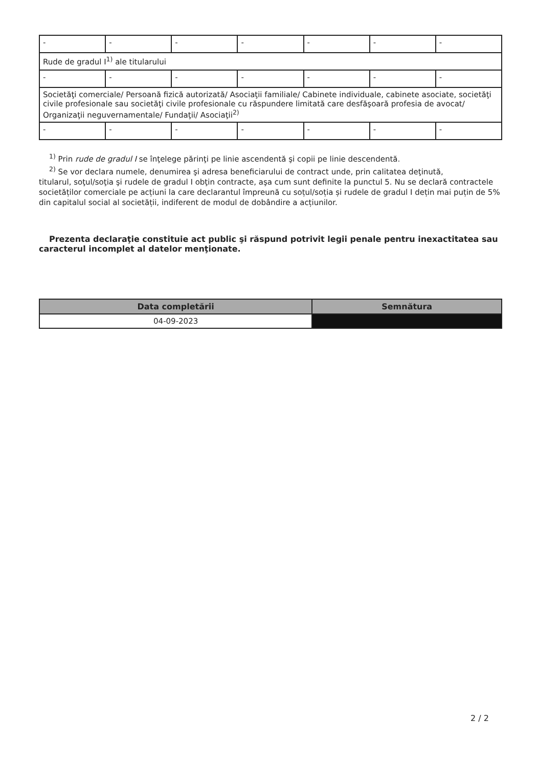| - | - | - | - | - | - | - |
| Rude de gradul I<sup>1)</sup> ale titularului | | | | | | |
| - | - | - | - | - | - | - |
| Societăţi comerciale/ Persoană fizică autorizată/ Asociaţii familiale/ Cabinete individuale, cabinete asociate, societăţi civile profesionale sau societăţi civile profesionale cu răspundere limitată care desfăşoară profesia de avocat/ Organizaţii neguvernamentale/ Fundaţii/ Asociaţii<sup>2)</sup> | | | | | | |
| - | - | - | - | - | - | - |
<sup>1)</sup> Prin rude de gradul I se înţelege părinţi pe linie ascendentă şi copii pe linie descendentă.
<sup>2)</sup> Se vor declara numele, denumirea şi adresa beneficiarului de contract unde, prin calitatea deţinută,
titularul, soţul/soţia şi rudele de gradul I obţin contracte, aşa cum sunt definite la punctul 5. Nu se declară contractele societăților comerciale pe acțiuni la care declarantul împreună cu soțul/soția și rudele de gradul I dețin mai puțin de 5% din capitalul social al societății, indiferent de modul de dobândire a acțiunilor.
Prezenta declaraţie constituie act public şi răspund potrivit legii penale pentru inexactitatea sau caracterul incomplet al datelor menţionate.
| Data completării | Semnătura |
| --- | --- |
| 04-09-2023 | |
2 / 2